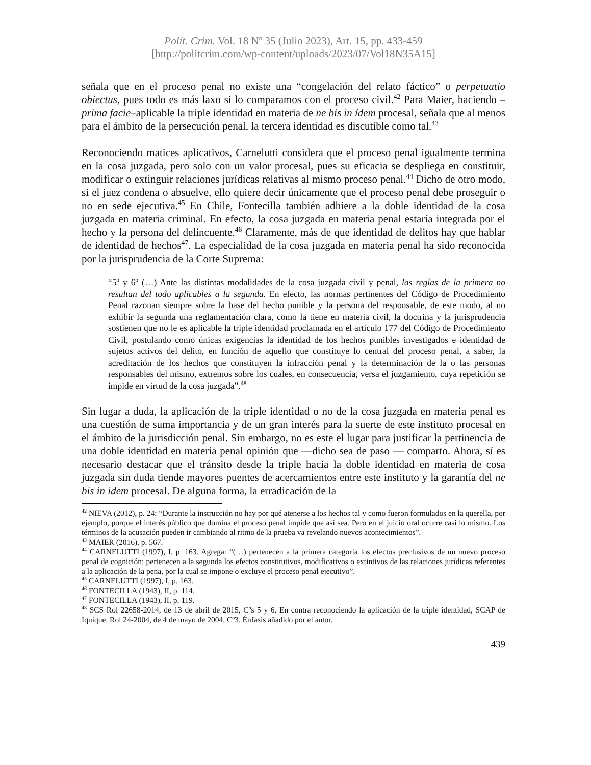Polít. Crim. Vol. 18 Nº 35 (Julio 2023), Art. 15, pp. 433-459
[http://politcrim.com/wp-content/uploads/2023/07/Vol18N35A15]
señala que en el proceso penal no existe una “congelación del relato fáctico” o perpetuatio obiectus, pues todo es más laxo si lo comparamos con el proceso civil.<sup>42</sup> Para Maier, haciendo –prima facie–aplicable la triple identidad en materia de ne bis in ídem procesal, señala que al menos para el ámbito de la persecución penal, la tercera identidad es discutible como tal.<sup>43</sup>
Reconociendo matices aplicativos, Carnelutti considera que el proceso penal igualmente termina en la cosa juzgada, pero solo con un valor procesal, pues su eficacia se despliega en constituir, modificar o extinguir relaciones jurídicas relativas al mismo proceso penal.<sup>44</sup> Dicho de otro modo, si el juez condena o absuelve, ello quiere decir únicamente que el proceso penal debe proseguir o no en sede ejecutiva.<sup>45</sup> En Chile, Fontecilla también adhiere a la doble identidad de la cosa juzgada en materia criminal. En efecto, la cosa juzgada en materia penal estaría integrada por el hecho y la persona del delincuente.<sup>46</sup> Claramente, más de que identidad de delitos hay que hablar de identidad de hechos<sup>47</sup>. La especialidad de la cosa juzgada en materia penal ha sido reconocida por la jurisprudencia de la Corte Suprema:
“5º y 6º (…) Ante las distintas modalidades de la cosa juzgada civil y penal, las reglas de la primera no resultan del todo aplicables a la segunda. En efecto, las normas pertinentes del Código de Procedimiento Penal razonan siempre sobre la base del hecho punible y la persona del responsable, de este modo, al no exhibir la segunda una reglamentación clara, como la tiene en materia civil, la doctrina y la jurisprudencia sostienen que no le es aplicable la triple identidad proclamada en el artículo 177 del Código de Procedimiento Civil, postulando como únicas exigencias la identidad de los hechos punibles investigados e identidad de sujetos activos del delito, en función de aquello que constituye lo central del proceso penal, a saber, la acreditación de los hechos que constituyen la infracción penal y la determinación de la o las personas responsables del mismo, extremos sobre los cuales, en consecuencia, versa el juzgamiento, cuya repetición se impide en virtud de la cosa juzgada”.<sup>48</sup>
Sin lugar a duda, la aplicación de la triple identidad o no de la cosa juzgada en materia penal es una cuestión de suma importancia y de un gran interés para la suerte de este instituto procesal en el ámbito de la jurisdicción penal. Sin embargo, no es este el lugar para justificar la pertinencia de una doble identidad en materia penal opinión que —dicho sea de paso — comparto. Ahora, sí es necesario destacar que el tránsito desde la triple hacia la doble identidad en materia de cosa juzgada sin duda tiende mayores puentes de acercamientos entre este instituto y la garantía del ne bis in idem procesal. De alguna forma, la erradicación de la
<sup>42</sup> NIEVA (2012), p. 24: “Durante la instrucción no hay por qué atenerse a los hechos tal y como fueron formulados en la querella, por ejemplo, porque el interés público que domina el proceso penal impide que así sea. Pero en el juicio oral ocurre casi lo mismo. Los términos de la acusación pueden ir cambiando al ritmo de la prueba va revelando nuevos acontecimientos”.
<sup>43</sup> MAIER (2016), p. 567.
<sup>44</sup> CARNELUTTI (1997), I, p. 163. Agrega: “(…) pertenecen a la primera categoría los efectos preclusivos de un nuevo proceso penal de cognición; pertenecen a la segunda los efectos constitutivos, modificativos o extintivos de las relaciones jurídicas referentes a la aplicación de la pena, por la cual se impone o excluye el proceso penal ejecutivo”.
<sup>45</sup> CARNELUTTI (1997), I, p. 163.
<sup>46</sup> FONTECILLA (1943), II, p. 114.
<sup>47</sup> FONTECILLA (1943), II, p. 119.
<sup>48</sup> SCS Rol 22658-2014, de 13 de abril de 2015, Cºs 5 y 6. En contra reconociendo la aplicación de la triple identidad, SCAP de Iquique, Rol 24-2004, de 4 de mayo de 2004, Cº3. Énfasis añadido por el autor.
439